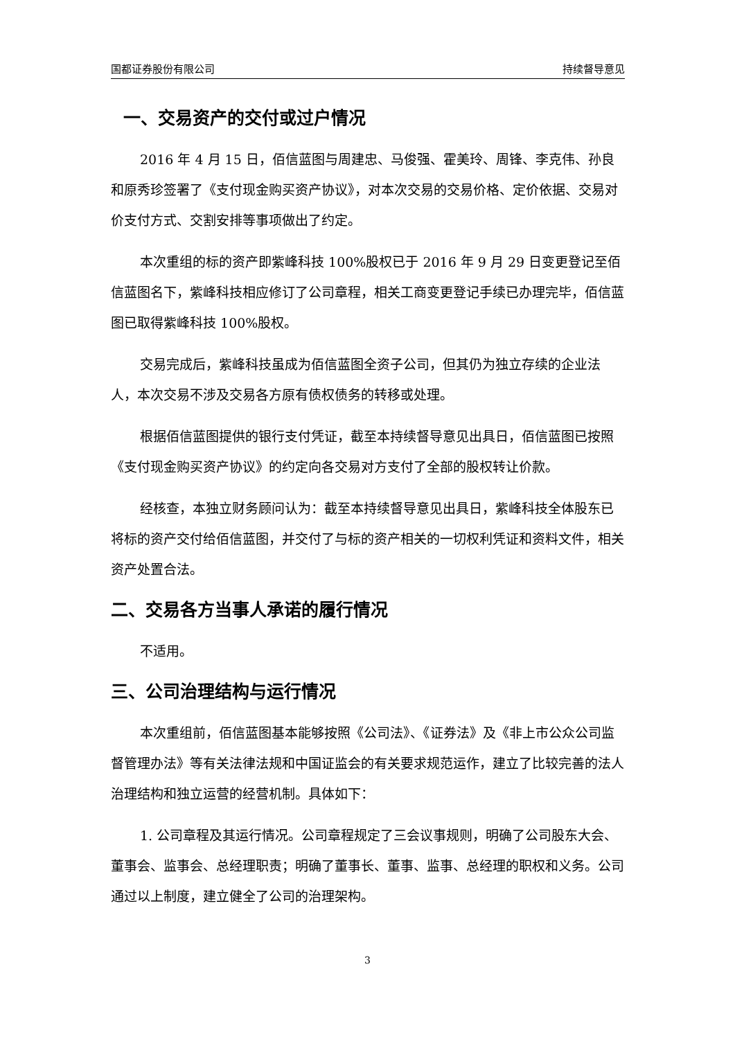国都证券股份有限公司 持续督导意见
一、交易资产的交付或过户情况
2016 年 4 月 15 日，佰信蓝图与周建忠、马俊强、霍美玲、周锋、李克伟、孙良和原秀珍签署了《支付现金购买资产协议》，对本次交易的交易价格、定价依据、交易对价支付方式、交割安排等事项做出了约定。
本次重组的标的资产即紫峰科技 100%股权已于 2016 年 9 月 29 日变更登记至佰信蓝图名下，紫峰科技相应修订了公司章程，相关工商变更登记手续已办理完毕，佰信蓝图已取得紫峰科技 100%股权。
交易完成后，紫峰科技虽成为佰信蓝图全资子公司，但其仍为独立存续的企业法人，本次交易不涉及交易各方原有债权债务的转移或处理。
根据佰信蓝图提供的银行支付凭证，截至本持续督导意见出具日，佰信蓝图已按照《支付现金购买资产协议》的约定向各交易对方支付了全部的股权转让价款。
经核查，本独立财务顾问认为：截至本持续督导意见出具日，紫峰科技全体股东已将标的资产交付给佰信蓝图，并交付了与标的资产相关的一切权利凭证和资料文件，相关资产处置合法。
二、交易各方当事人承诺的履行情况
不适用。
三、公司治理结构与运行情况
本次重组前，佰信蓝图基本能够按照《公司法》、《证券法》及《非上市公众公司监督管理办法》等有关法律法规和中国证监会的有关要求规范运作，建立了比较完善的法人治理结构和独立运营的经营机制。具体如下：
1. 公司章程及其运行情况。公司章程规定了三会议事规则，明确了公司股东大会、董事会、监事会、总经理职责；明确了董事长、董事、监事、总经理的职权和义务。公司通过以上制度，建立健全了公司的治理架构。
3